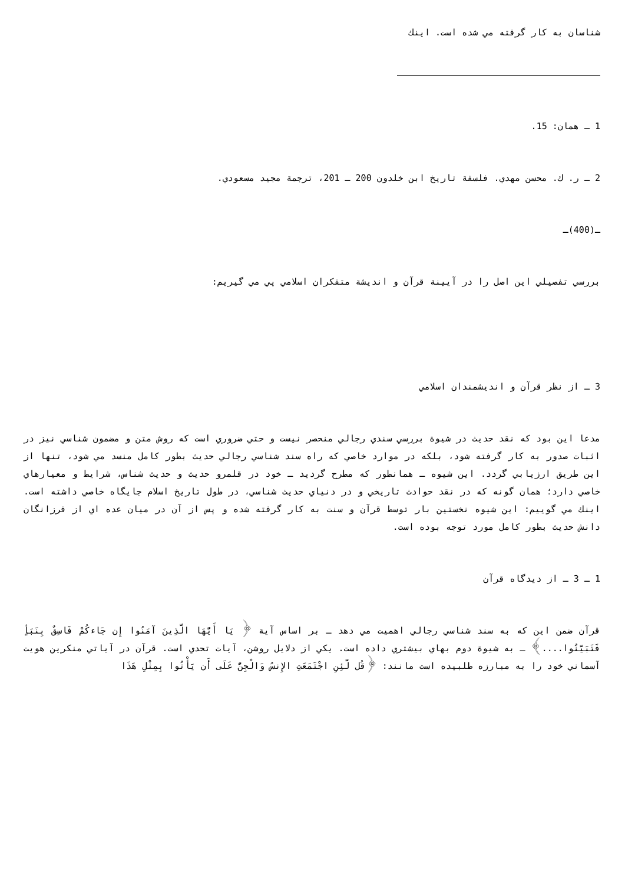شناسان به كار گرفته مي شده است. اينك
1 ـ همان: 15.
2 ـ ر. ك. محسن مهدي. فلسفة تاريخ ابن خلدون 200 ـ 201، ترجمة مجيد مسعودي.
ـ(400)ـ
بررسي تفصيلي اين اصل را در آيينة قرآن و انديشة متفكران اسلامي پي مي گيريم:
3 ـ از نظر قرآن و انديشمندان اسلامي
مدعا اين بود كه نقد حديث در شيوة بررسي سندي رجالي منحصر نيست و حتي ضروري است كه روش متن و مضمون شناسي نيز در اثبات صدور به كار گرفته شود، بلكه در موارد خاصي كه راه سند شناسي رجالي حديث بطور كامل منسد مي شود، تنها از اين طريق ارزيابي گردد. اين شيوه ـ همانطور كه مطرح گرديد ـ خود در قلمرو حديث و حديث شناس، شرايط و معيارهاي خاصي دارد؛ همان گونه كه در نقد حوادث تاريخي و در دنياي حديث شناسي، در طول تاريخ اسلام جايگاه خاصي داشته است. اينك مي گوييم: اين شيوه نخستين بار توسط قرآن و سنت به كار گرفته شده و پس از آن در ميان عده اي از فرزانگان دانش حديث بطور كامل مورد توجه بوده است.
1 ـ 3 ـ از ديدگاه قرآن
قرآن ضمن اين كه به سند شناسي رجالي اهميت مي دهد ـ بر اساس آية ﴿ يَا أَيُّهَا الَّذِينَ آمَنُوا إِن جَاءكُمْ فَاسِقٌ بِنَبَأٍ فَتَبَيَّنُوا....﴾ ـ به شيوة دوم بهاي بيشتري داده است. يكي از دلايل روشن، آيات تحدي است. قرآن در آياتي منكرين هويت آسماني خود را به مبارزه طلبيده است مانند: ﴿قُل لَّئِنِ اجْتَمَعَتِ الإِنسُ وَالْجِنُّ عَلَى أَن يَأْتُوا بِمِثْلِ هَذَا